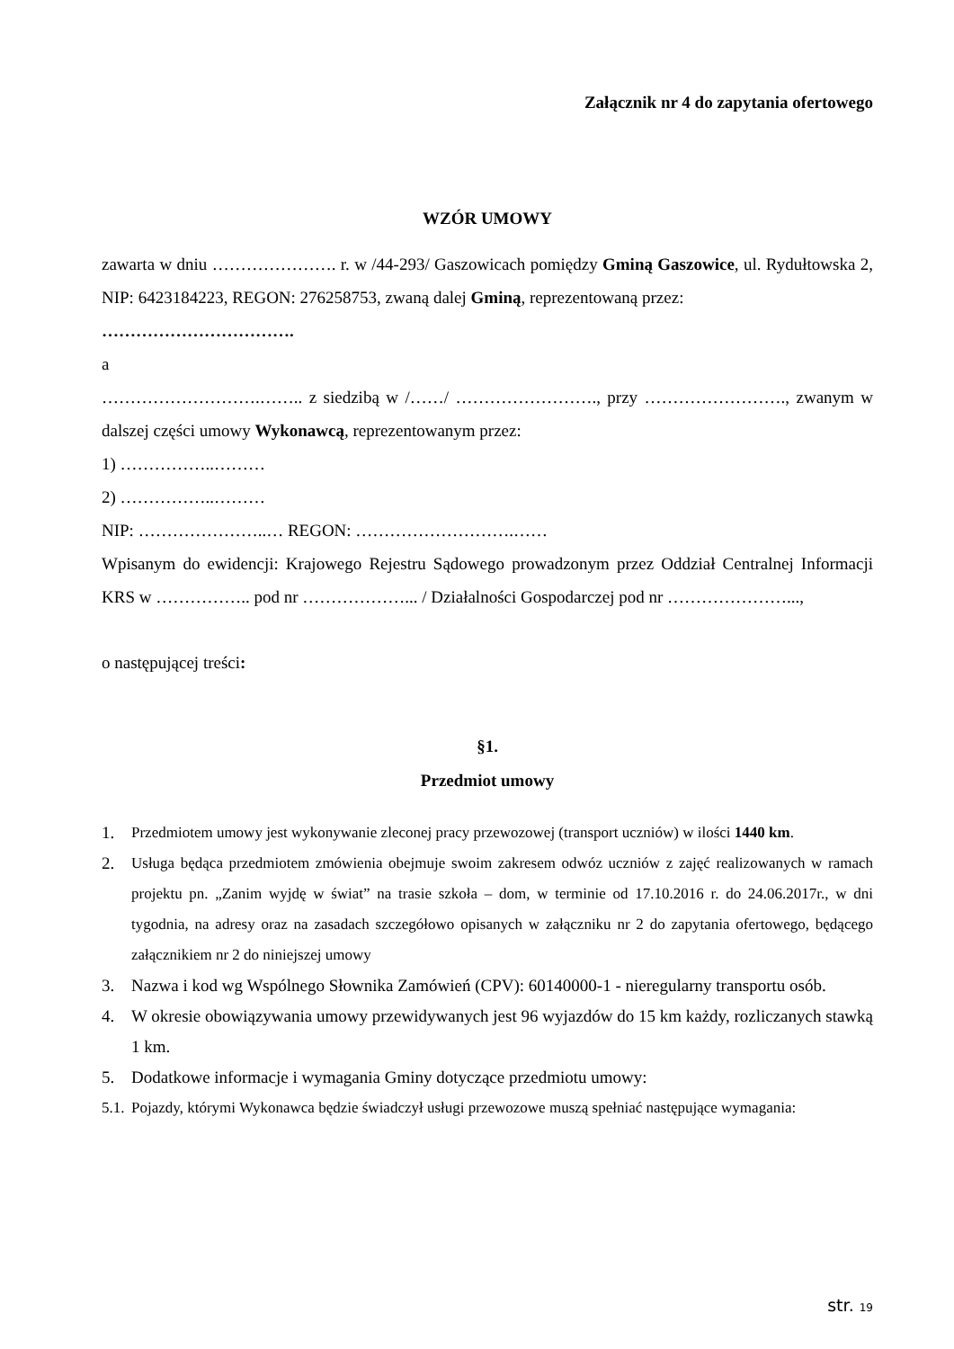Załącznik nr 4 do zapytania ofertowego
WZÓR UMOWY
zawarta w dniu …………………. r. w /44-293/ Gaszowicach pomiędzy Gminą Gaszowice, ul. Rydułtowska 2, NIP: 6423184223, REGON: 276258753, zwaną dalej Gminą, reprezentowaną przez:
…………………………….
a
……………………….…….. z siedzibą w /……/ ……………………., przy ……………………., zwanym w dalszej części umowy Wykonawcą, reprezentowanym przez:
1) ……………..………
2) ……………..………
NIP: …………………..… REGON: ……………………….……
Wpisanym do ewidencji: Krajowego Rejestru Sądowego prowadzonym przez Oddział Centralnej Informacji KRS w …………….. pod nr ………………... / Działalności Gospodarczej pod nr …………………...,
o następującej treści:
§1.
Przedmiot umowy
1. Przedmiotem umowy jest wykonywanie zleconej pracy przewozowej (transport uczniów) w ilości 1440 km.
2. Usługa będąca przedmiotem zmówienia obejmuje swoim zakresem odwóz uczniów z zajęć realizowanych w ramach projektu pn. „Zanim wyjdę w świat” na trasie szkoła – dom, w terminie od 17.10.2016 r. do 24.06.2017r., w dni tygodnia, na adresy oraz na zasadach szczegółowo opisanych w załączniku nr 2 do zapytania ofertowego, będącego załącznikiem nr 2 do niniejszej umowy
3. Nazwa i kod wg Wspólnego Słownika Zamówień (CPV): 60140000-1 - nieregularny transportu osób.
4. W okresie obowiązywania umowy przewidywanych jest 96 wyjazdów do 15 km każdy, rozliczanych stawką 1 km.
5. Dodatkowe informacje i wymagania Gminy dotyczące przedmiotu umowy:
5.1. Pojazdy, którymi Wykonawca będzie świadczył usługi przewozowe muszą spełniać następujące wymagania:
str. 19